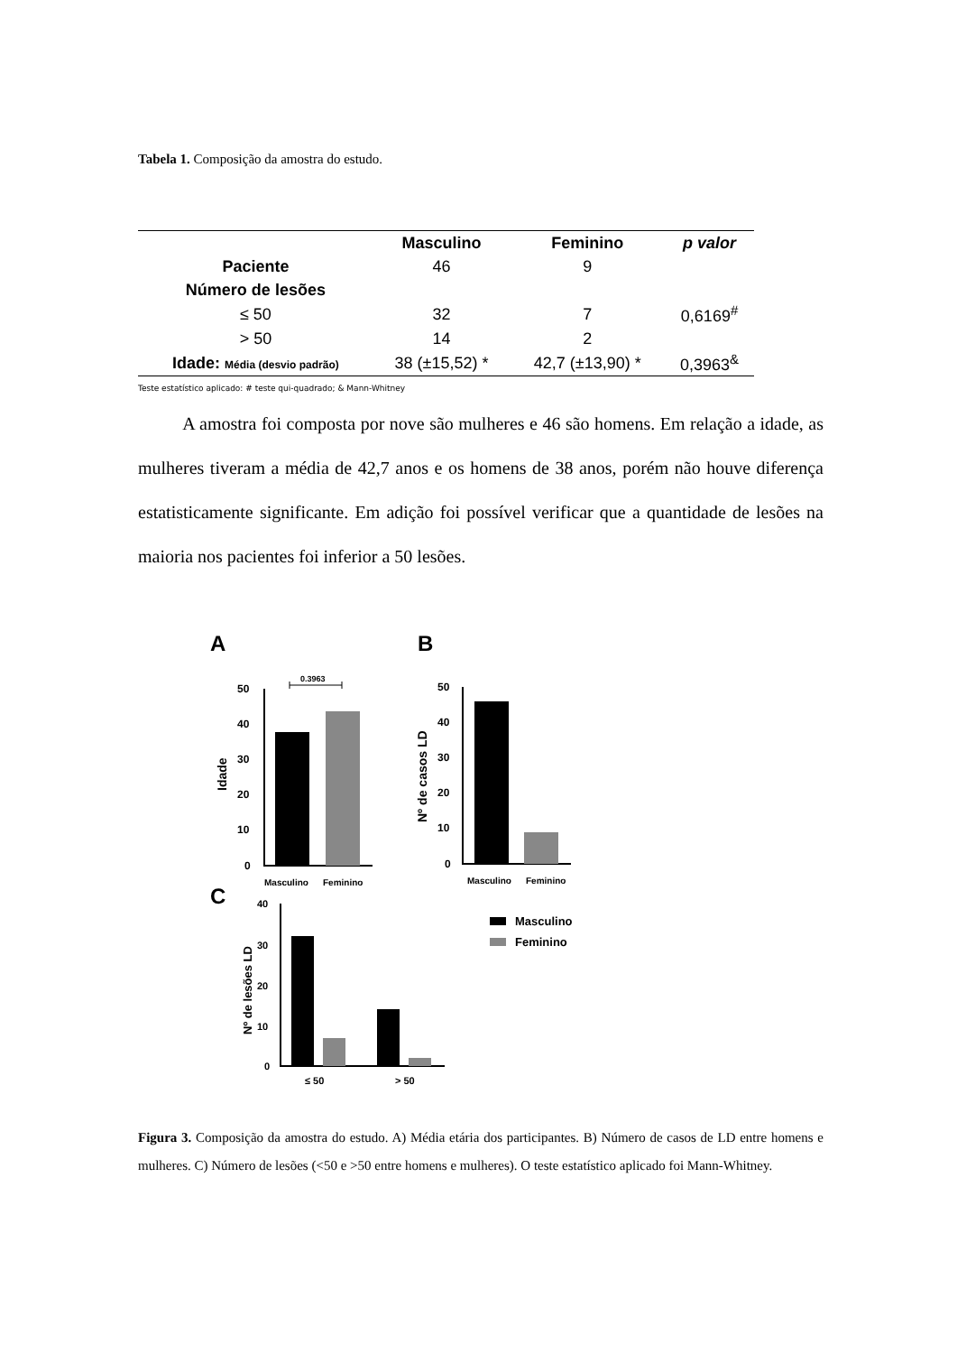Tabela 1. Composição da amostra do estudo.
| | Masculino | Feminino | p valor |
| --- | --- | --- | --- |
| Paciente | 46 | 9 | |
| Número de lesões | | | |
| ≤ 50 | 32 | 7 | 0,6169<sup>#</sup> |
| > 50 | 14 | 2 | |
| Idade: Média (desvio padrão) | 38 (±15,52) * | 42,7 (±13,90) * | 0,3963<sup>&</sup> |
Teste estatístico aplicado: # teste qui-quadrado; & Mann-Whitney
A amostra foi composta por nove são mulheres e 46 são homens. Em relação a idade, as mulheres tiveram a média de 42,7 anos e os homens de 38 anos, porém não houve diferença estatisticamente significante. Em adição foi possível verificar que a quantidade de lesões na maioria nos pacientes foi inferior a 50 lesões.
A
B
C
0.3963
50
40
30
20
10
0
Idade
Masculino
Feminino
50
40
30
20
10
0
Nº de casos LD
Masculino
Feminino
40
30
20
10
0
Nº de lesões LD
≤ 50
> 50
Masculino
Feminino
Figura 3. Composição da amostra do estudo. A) Média etária dos participantes. B) Número de casos de LD entre homens e mulheres. C) Número de lesões (<50 e >50 entre homens e mulheres). O teste estatístico aplicado foi Mann-Whitney.